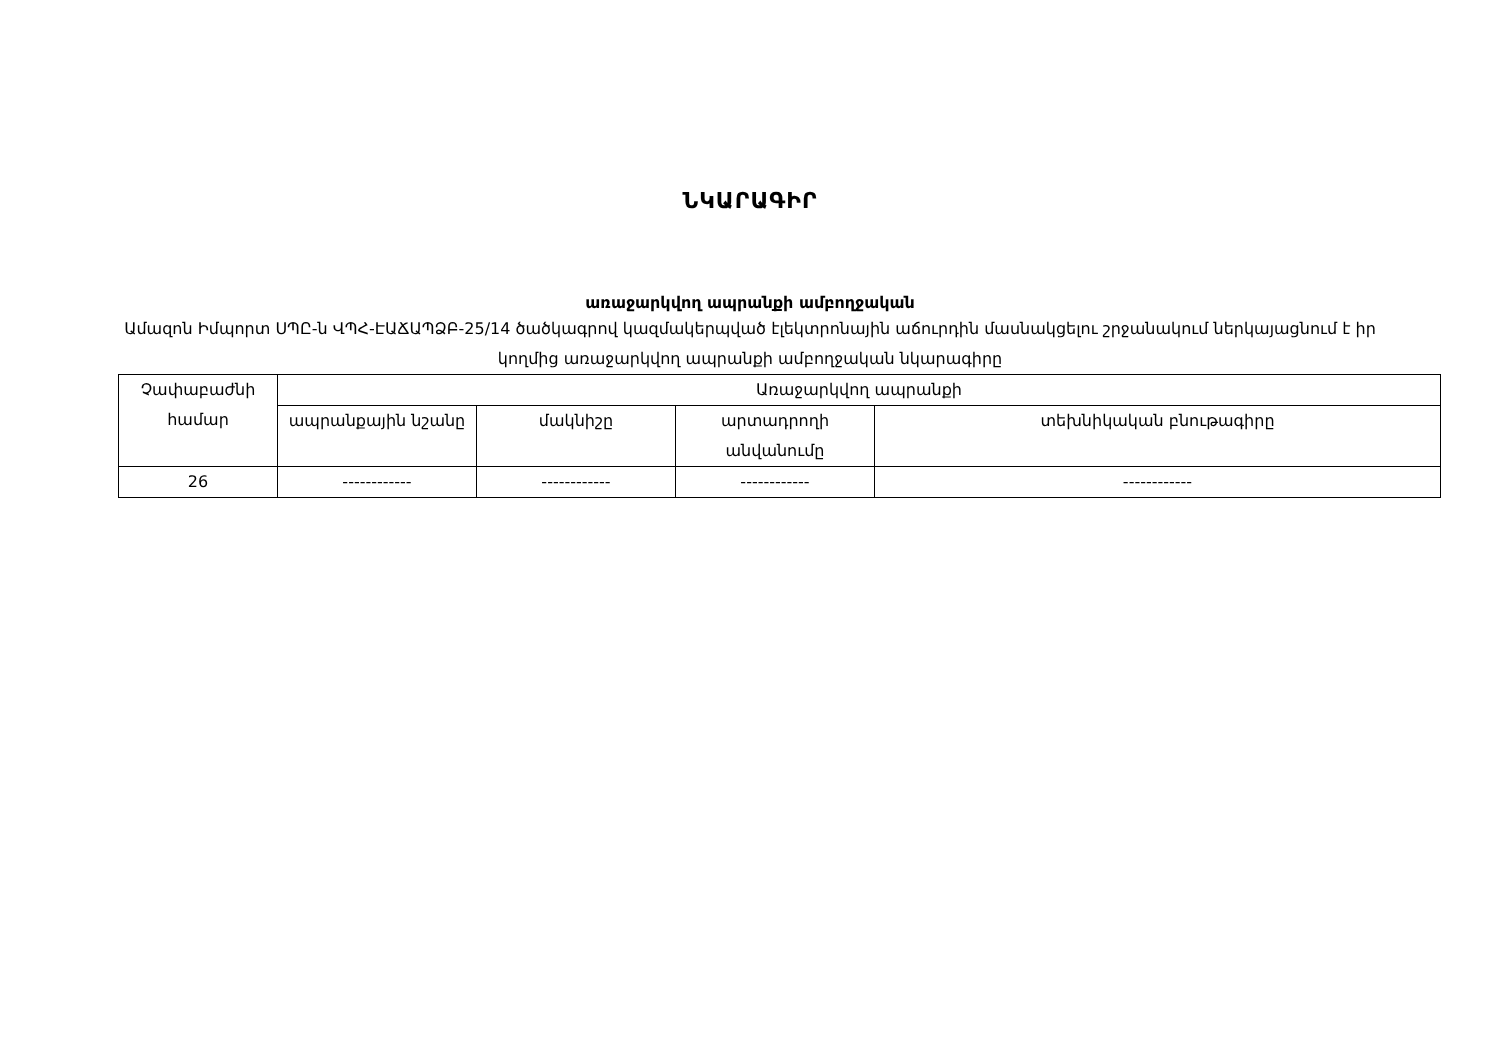ՆԿԱՐԱԳԻՐ
առաջարկվող ապրանքի ամբողջական
Ամազոն Իմպորտ ՍՊԸ-ն ՎՊՀ-ԷԱՃԱՊՁԲ-25/14 ծածկագրով կազմակերպված էլեկտրոնային աճուրդին մասնակցելու շրջանակում ներկայացնում է իր կողմից առաջարկվող ապրանքի ամբողջական նկարագիրը
| Չափաբաժնի համար | Առաջարկվող ապրանքի | | | |
| --- | --- | --- | --- | --- |
| | ապրանքային նշանը | մակնիշը | արտադրողի անվանումը | տեխնիկական բնութագիրը |
| 26 | ------------ | ------------ | ------------ | ------------ |